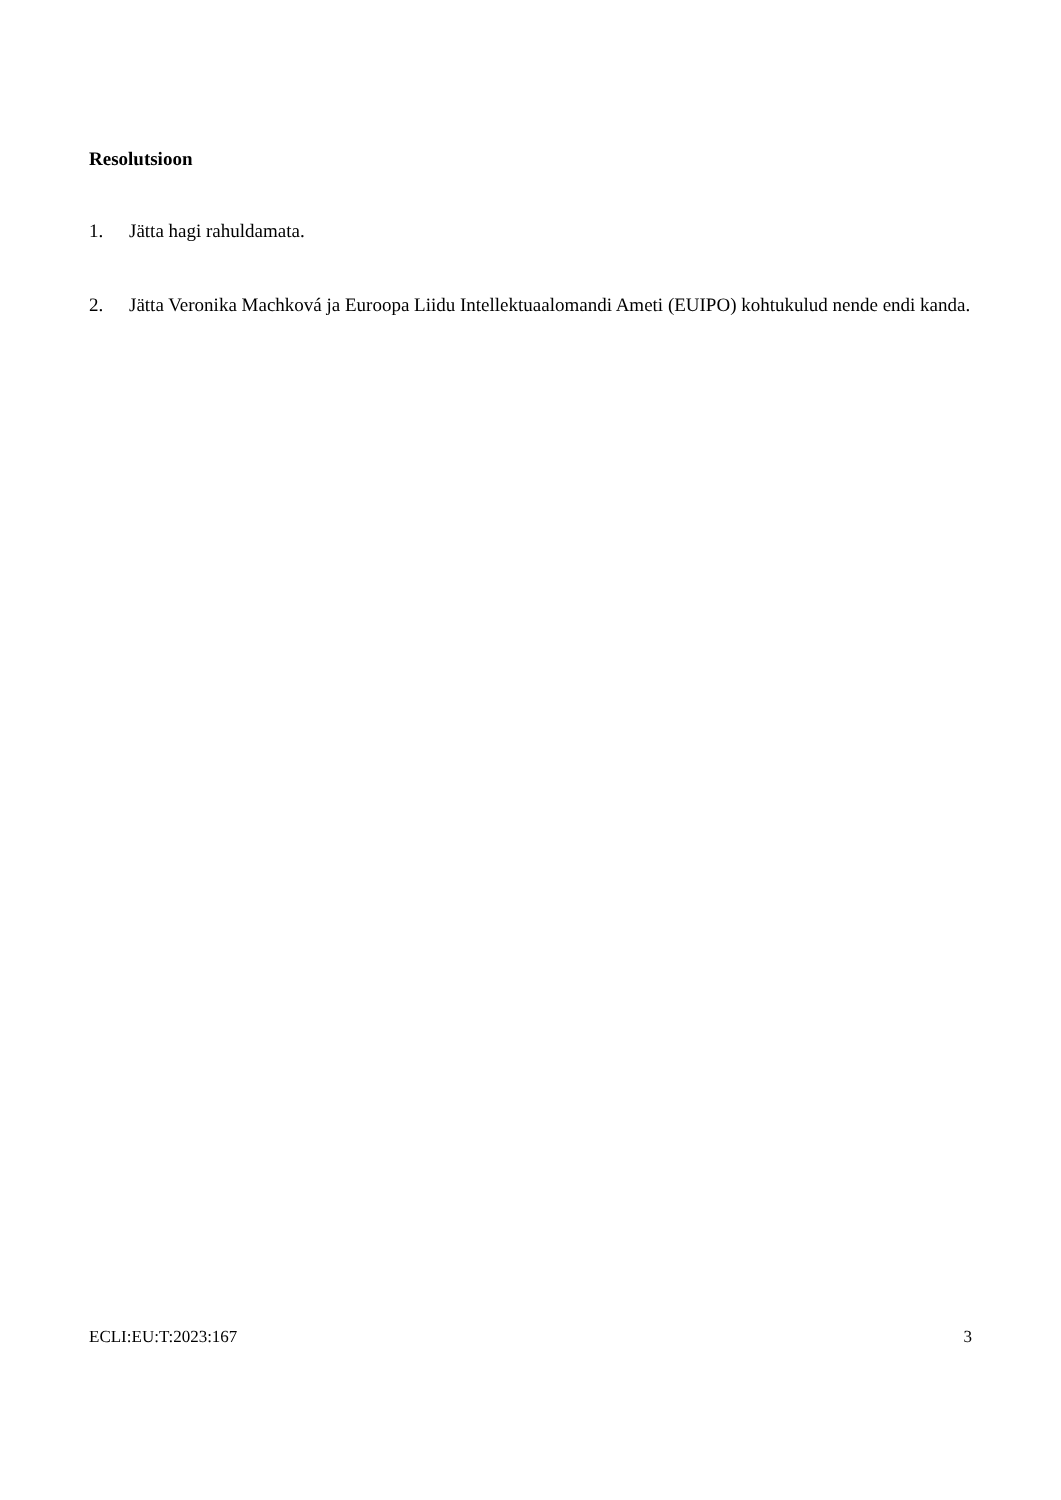Resolutsioon
1. Jätta hagi rahuldamata.
2. Jätta Veronika Machková ja Euroopa Liidu Intellektuaalomandi Ameti (EUIPO) kohtukulud nende endi kanda.
ECLI:EU:T:2023:167 3